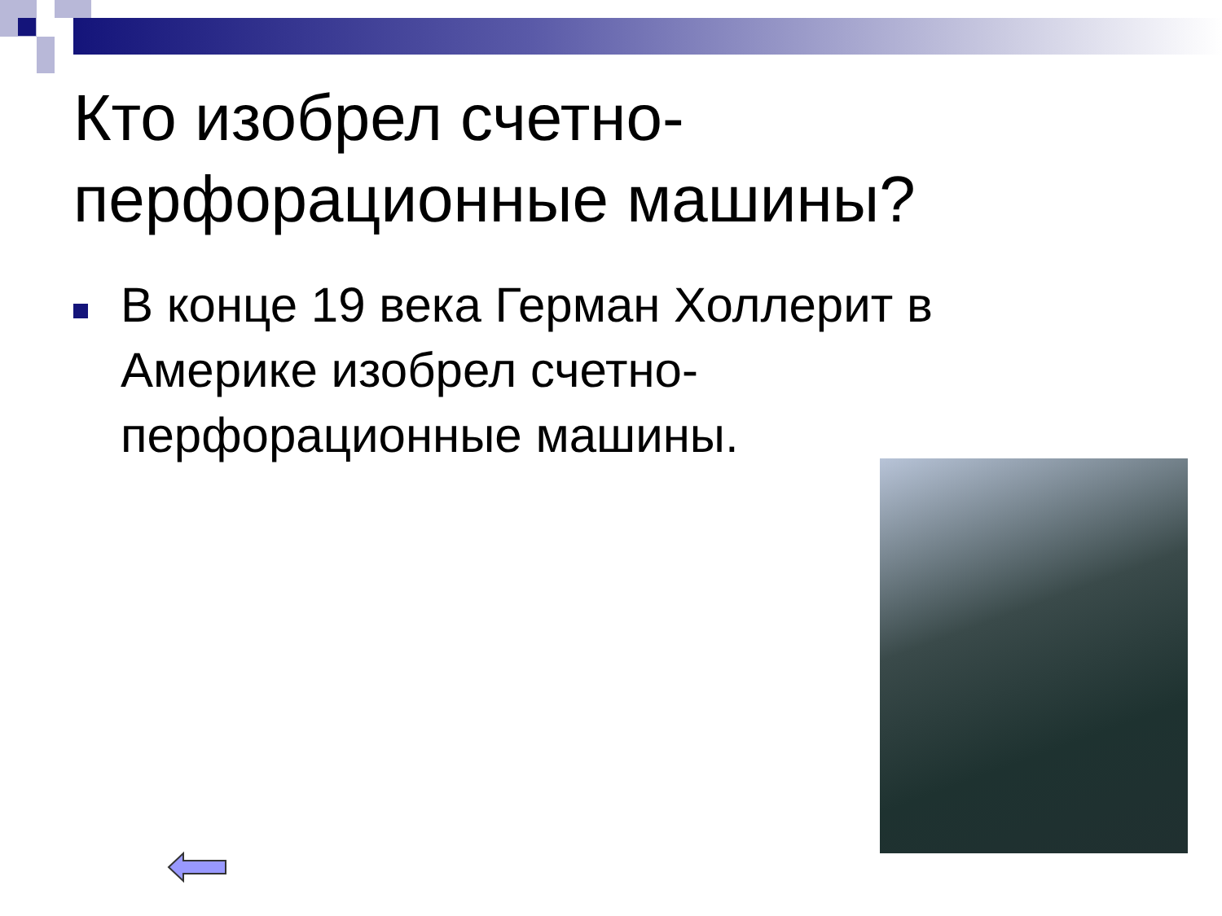Кто изобрел счетно-перфорационные машины?
В конце 19 века Герман Холлерит в Америке изобрел счетно-перфорационные машины.